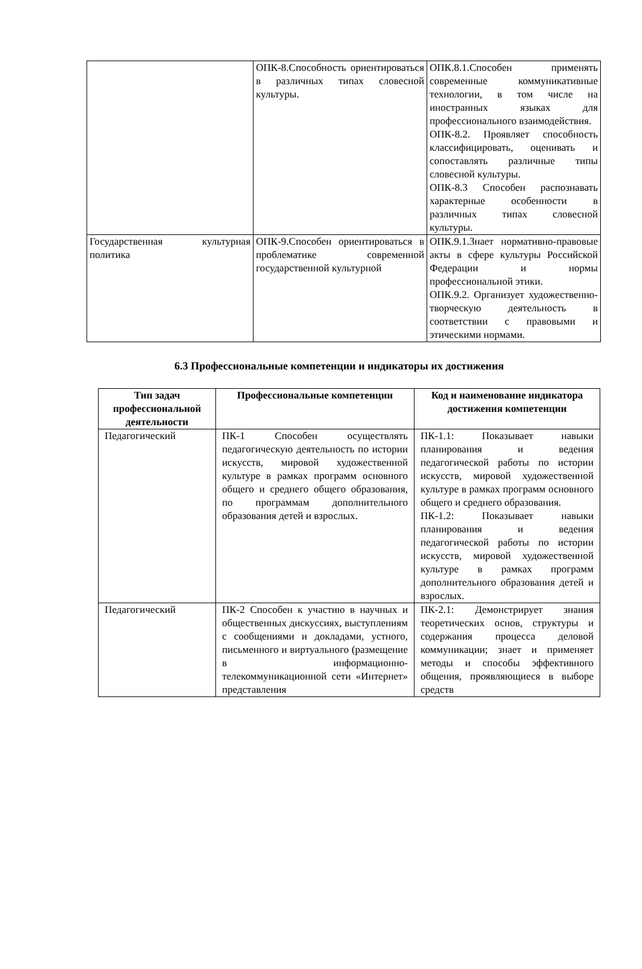| | ОПК-8.Способность ориентироваться в различных типах словесной культуры. | ОПК.8.1.Способен применять современные коммуникативные технологии, в том числе на иностранных языках для профессионального взаимодействия. ОПК-8.2. Проявляет способность классифицировать, оценивать и сопоставлять различные типы словесной культуры. ОПК-8.3 Способен распознавать характерные особенности в различных типах словесной культуры. |
| Государственная культурная политика | ОПК-9.Способен ориентироваться в проблематике современной государственной культурной | ОПК.9.1.Знает нормативно-правовые акты в сфере культуры Российской Федерации и нормы профессиональной этики. ОПК.9.2. Организует художественно-творческую деятельность в соответствии с правовыми и этическими нормами. |
6.3 Профессиональные компетенции и индикаторы их достижения
| Тип задач профессиональной деятельности | Профессиональные компетенции | Код и наименование индикатора достижения компетенции |
| --- | --- | --- |
| Педагогический | ПК-1 Способен осуществлять педагогическую деятельность по истории искусств, мировой художественной культуре в рамках программ основного общего и среднего общего образования, по программам дополнительного образования детей и взрослых. | ПК-1.1: Показывает навыки планирования и ведения педагогической работы по истории искусств, мировой художественной культуре в рамках программ основного общего и среднего образования. ПК-1.2: Показывает навыки планирования и ведения педагогической работы по истории искусств, мировой художественной культуре в рамках программ дополнительного образования детей и взрослых. |
| Педагогический | ПК-2 Способен к участию в научных и общественных дискуссиях, выступлениям с сообщениями и докладами, устного, письменного и виртуального (размещение в информационно-телекоммуникационной сети «Интернет» представления | ПК-2.1: Демонстрирует знания теоретических основ, структуры и содержания процесса деловой коммуникации; знает и применяет методы и способы эффективного общения, проявляющиеся в выборе средств |